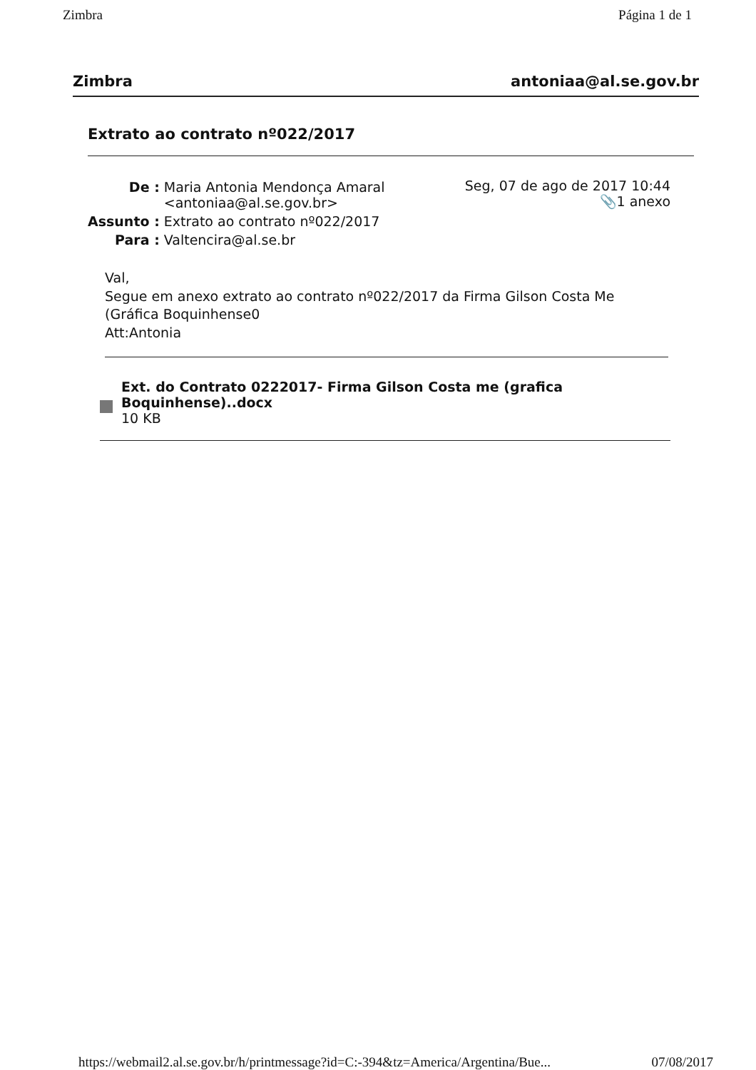Zimbra Página 1 de 1
Zimbra antoniaa@al.se.gov.br
Extrato ao contrato nº022/2017
| De : | Maria Antonia Mendonça Amaral <antoniaa@al.se.gov.br> |
| Assunto : | Extrato ao contrato nº022/2017 |
| Para : | Valtencira@al.se.br |
Seg, 07 de ago de 2017 10:44
📎1 anexo
Val,
Segue em anexo extrato ao contrato nº022/2017 da Firma Gilson Costa Me
(Gráfica Boquinhense0
Att:Antonia
Ext. do Contrato 0222017- Firma Gilson Costa me (grafica
Boquinhense)..docx
10 KB
https://webmail2.al.se.gov.br/h/printmessage?id=C:-394&tz=America/Argentina/Bue... 07/08/2017